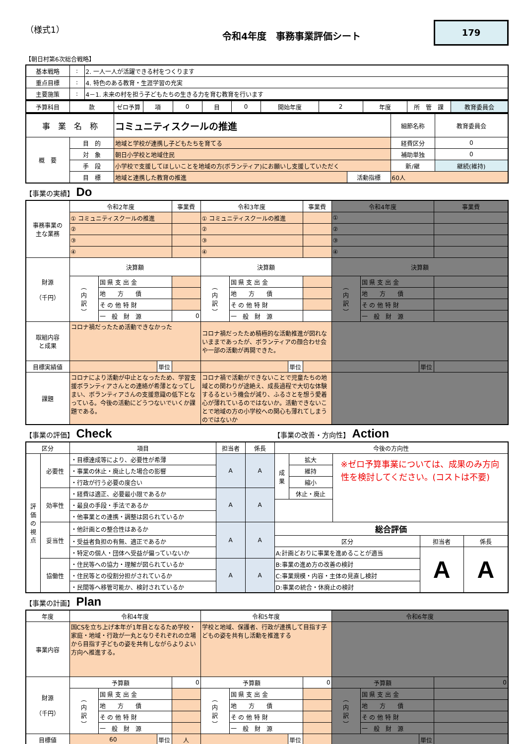（様式1）
令和4年度　事務事業評価シート
179
【朝日村第6次総合戦略】
| 基本戦略 | : | 2. 一人一人が活躍できる村をつくります |
| 重点目標 | : | 4. 特色のある教育・生涯学習の充実 |
| 主要施策 | : | 4－1. 未来の村を担う子どもたちの生きる力を育む教育を行います |
| 予算科目 | 款 | ゼロ予算 | 項 | 0 | 目 | 0 | 開始年度 | 2 | 年度 | 所 管 課 | 教育委員会 |
| 事 業 名 称 | | コミュニティスクールの推進 | | 細節名称 | 教育委員会 |
| 概 要 | 目 的 | 地域と学校が連携し子どもたちを育てる | | 経費区分 | 0 |
| | 対 象 | 朝日小学校と地域住民 | | 補助単独 | 0 |
| | 手 段 | 小学校で支援してほしいことを地域の方(ボランティア)にお願いし支援していただく | | 新/継 | 継続(維持) |
| | 目 標 | 地域と連携した教育の推進 | 活動指標 | 60人 | |
【事業の実績】 Do
| 事務事業の 主な業務 | 令和2年度 | | | 事業費 | 令和3年度 | | | 事業費 | 令和4年度 | | | 事業費 |
| | ① コミュニティスクールの推進 | | | | ① コミュニティスクールの推進 | | | | ① | | | |
| | ② | | | | ② | | | | ② | | | |
| | ③ | | | | ③ | | | | ③ | | | |
| | ④ | | | | ④ | | | | ④ | | | |
| 財源 （千円） | 決算額 | | | | 決算額 | | | | 決算額 | | | |
| | ︵ 内 訳 ︶ | 国 県 支 出 金 | | | ︵ 内 訳 ︶ | 国 県 支 出 金 | | | ︵ 内 訳 ︶ | 国 県 支 出 金 | | |
| | | 地 方 債 | | | | 地 方 債 | | | | 地 方 債 | | |
| | | そ の 他 特 財 | | | | そ の 他 特 財 | | | | そ の 他 特 財 | | |
| | | 一 般 財 源 | | 0 | | 一 般 財 源 | | | | 一 般 財 源 | | |
| 取組内容 と成果 | コロナ禍だったため活動できなかった | | | | コロナ禍だったため積極的な活動推進が図れないままであったが、ボランティアの顔合わせ会や一部の活動が再開できた。 | | | | | | | |
| 目標実績値 | | | 単位 | | | | 単位 | | | | 単位 | |
| 課題 | コロナにより活動が中止となったため、学習支援ボランティアさんとの連絡が希薄となってしまい、ボランティアさんの支援意識の低下となっている。今後の活動にどうつないでいくか課題である。 | | | | コロナ禍で活動ができないことで児童たちの地域との関わりが途絶え、成長過程で大切な体験するるという機会が減り、ふるさとを想う愛着心が薄れているのではないか。活動できないことで地域の方の小学校への関心も薄れてしまうのではないか | | | | | | | |
【事業の評価】 Check
【事業の改善・方向性】 Action
| 区分 | | 項目 | 担当者 | 係長 | 今後の方向性 | | | | |
| 評 価 の 視 点 | 必要性 | ・目標達成等により、必要性が希薄 | A | A | 成 果 | 拡大 | ※ゼロ予算事業については、成果のみ方向性を検討してください。(コストは不要) | | |
| | | ・事業の休止・廃止した場合の影響 | | | | 維持 | | | |
| | | ・行政が行う必要の度合い | | | | 縮小 | | | |
| | 効率性 | ・経費は適正、必要最小限であるか | A | A | | 休止・廃止 | | | |
| | | ・最良の手段・手法であるか | | | | | | | |
| | | ・他事業との連携・調整は図られているか | | | | | | | |
| | 妥当性 | ・他計画との整合性はあるか | A | A | 総合評価 | | | | |
| | | ・受益者負担の有無、適正であるか | | | 区分 | | | 担当者 | 係長 |
| | | ・特定の個人・団体へ受益が偏っていないか | | | A:計画どおりに事業を進めることが適当 | | | A | A |
| | 協働性 | ・住民等への協力・理解が図られているか | A | A | B:事業の進め方の改善の検討 | | | | |
| | | ・住民等との役割分担がされているか | | | C:事業規模・内容・主体の見直し検討 | | | | |
| | | ・民間等へ移管可能か、検討されているか | | | D:事業の統合・休廃止の検討 | | | | |
【事業の計画】 Plan
| 年度 | 令和4年度 | | | | 令和5年度 | | | | 令和6年度 | | | |
| 事業内容 | 国CSを立ち上げ本年が1年目となるため学校・家庭・地域・行政が一丸となりそれぞれの立場から目指す子どもの姿を共有しながらよりよい方向へ推進する。 | | | | 学校と地域、保護者、行政が連携して目指す子どもの姿を共有し活動を推進する | | | | | | | |
| 財源 （千円） | 予算額 | | | 0 | 予算額 | | | 0 | 予算額 | | | 0 |
| | ︵ 内 訳 ︶ | 国 県 支 出 金 | | | ︵ 内 訳 ︶ | 国 県 支 出 金 | | | ︵ 内 訳 ︶ | 国 県 支 出 金 | | |
| | | 地 方 債 | | | | 地 方 債 | | | | 地 方 債 | | |
| | | そ の 他 特 財 | | | | そ の 他 特 財 | | | | そ の 他 特 財 | | |
| | | 一 般 財 源 | | | | 一 般 財 源 | | | | 一 般 財 源 | | |
| 目標値 | 60 | | 単位 | 人 | | | 単位 | | | | 単位 | |